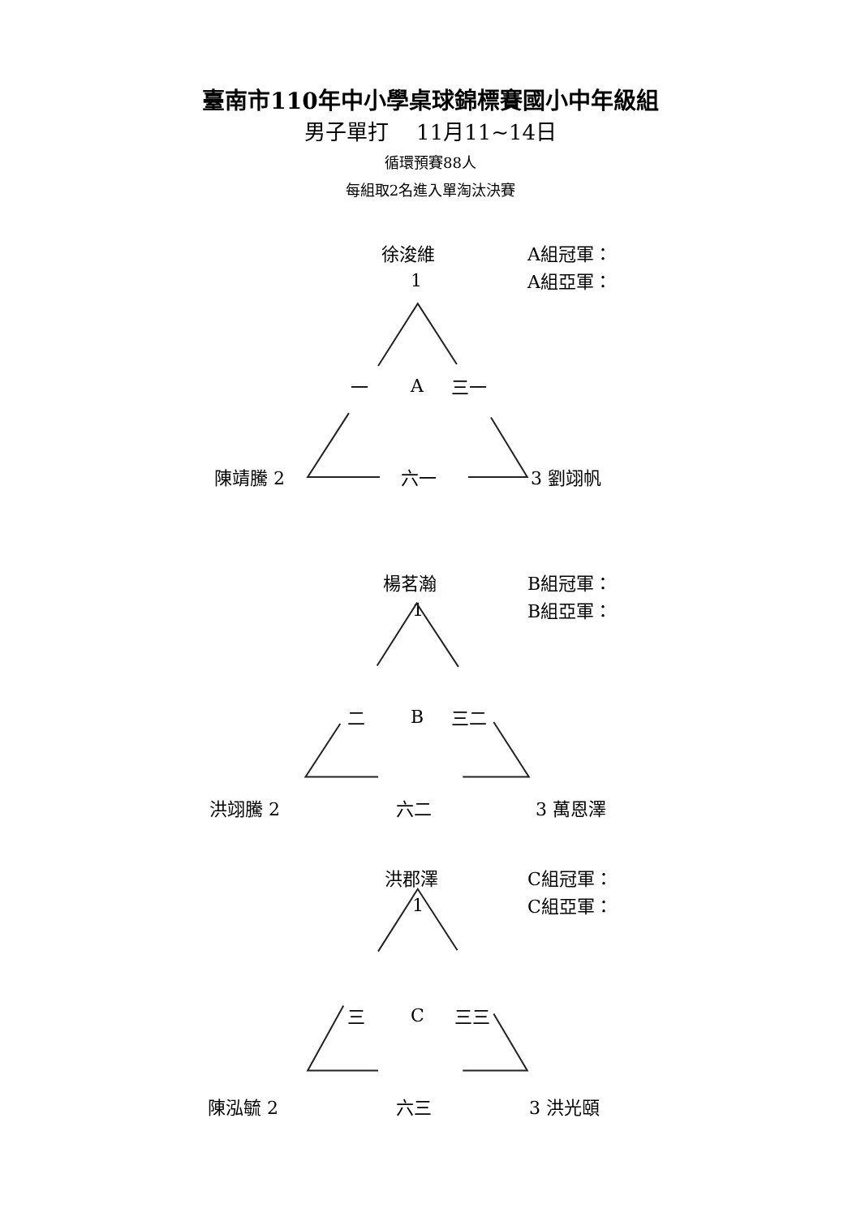臺南市110年中小學桌球錦標賽國小中年級組
男子單打　 11月11~14日
循環預賽88人
每組取2名進入單淘汰決賽
徐浚維 A組冠軍：
1 A組亞軍：
一 A 三一
陳靖騰 2 六一 3 劉翊帆
楊茗瀚 B組冠軍：
1 B組亞軍：
二 B 三二
洪翊騰 2 六二 3 萬恩澤
洪郡澤 C組冠軍：
1 C組亞軍：
三 C 三三
陳泓毓 2 六三 3 洪光頤